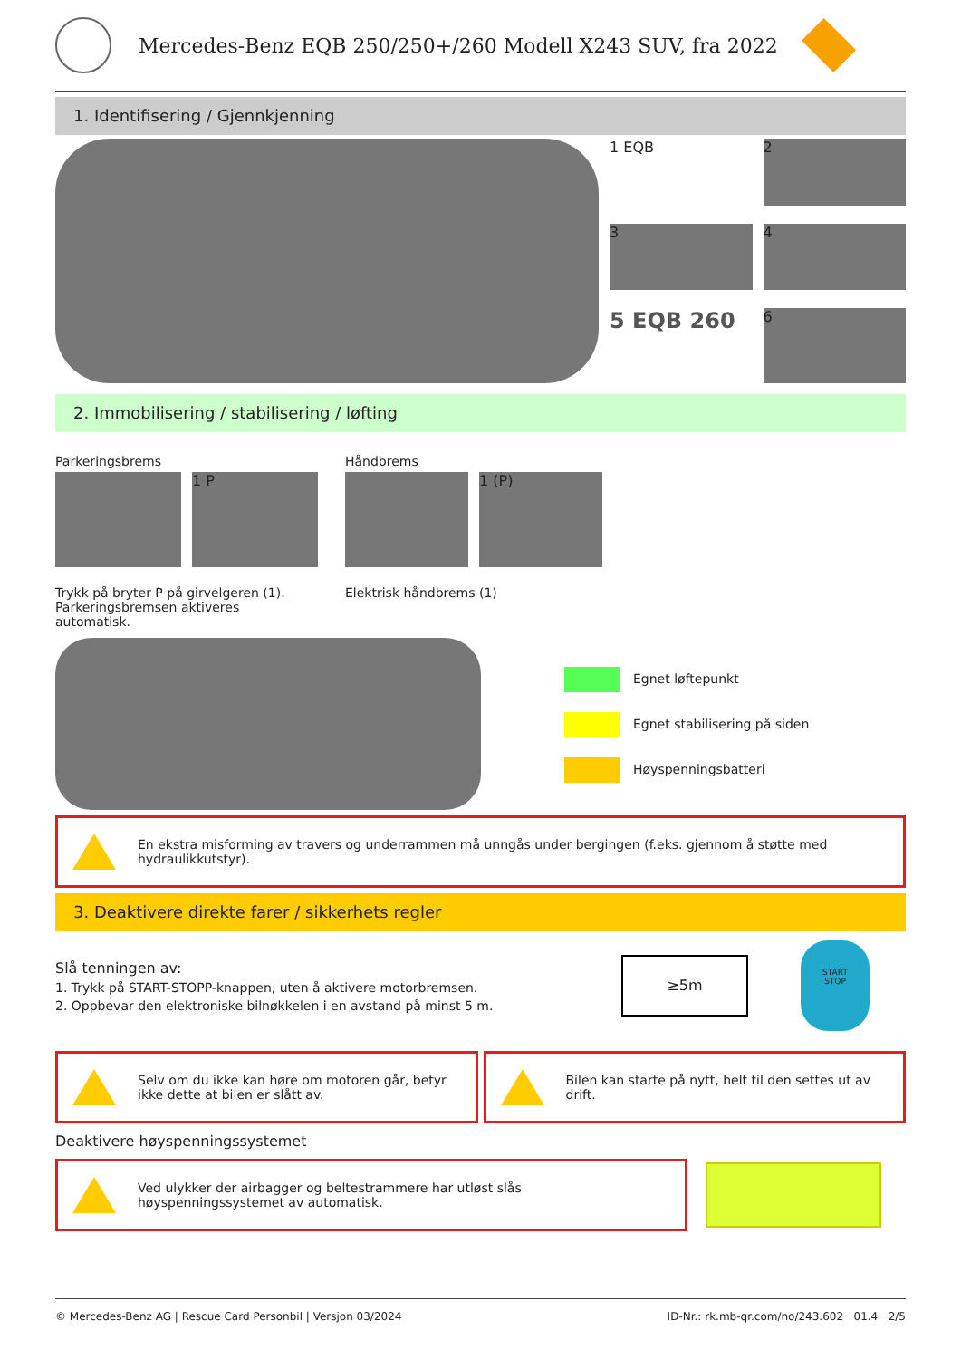Mercedes-Benz EQB 250/250+/260 Modell X243 SUV, fra 2022
1. Identifisering / Gjennkjenning
1 EQB
2
3
4
5 EQB 260
6
2. Immobilisering / stabilisering / løfting
Parkeringsbrems
1 P
Trykk på bryter P på girvelgeren (1).
Parkeringsbremsen aktiveres automatisk.
Håndbrems
1 (P)
Elektrisk håndbrems (1)
Egnet løftepunkt
Egnet stabilisering på siden
Høyspenningsbatteri
En ekstra misforming av travers og underrammen må unngås under bergingen (f.eks. gjennom å støtte med hydraulikkutstyr).
3. Deaktivere direkte farer / sikkerhets regler
Slå tenningen av:
1. Trykk på START-STOPP-knappen, uten å aktivere motorbremsen.
2. Oppbevar den elektroniske bilnøkkelen i en avstand på minst 5 m.
≥5m
START
STOP
Selv om du ikke kan høre om motoren går, betyr ikke dette at bilen er slått av.
Bilen kan starte på nytt, helt til den settes ut av drift.
Deaktivere høyspenningssystemet
Ved ulykker der airbagger og beltestrammere har utløst slås høyspenningssystemet av automatisk.
© Mercedes-Benz AG | Rescue Card Personbil | Versjon 03/2024 ID-Nr.: rk.mb-qr.com/no/243.602 01.4 2/5